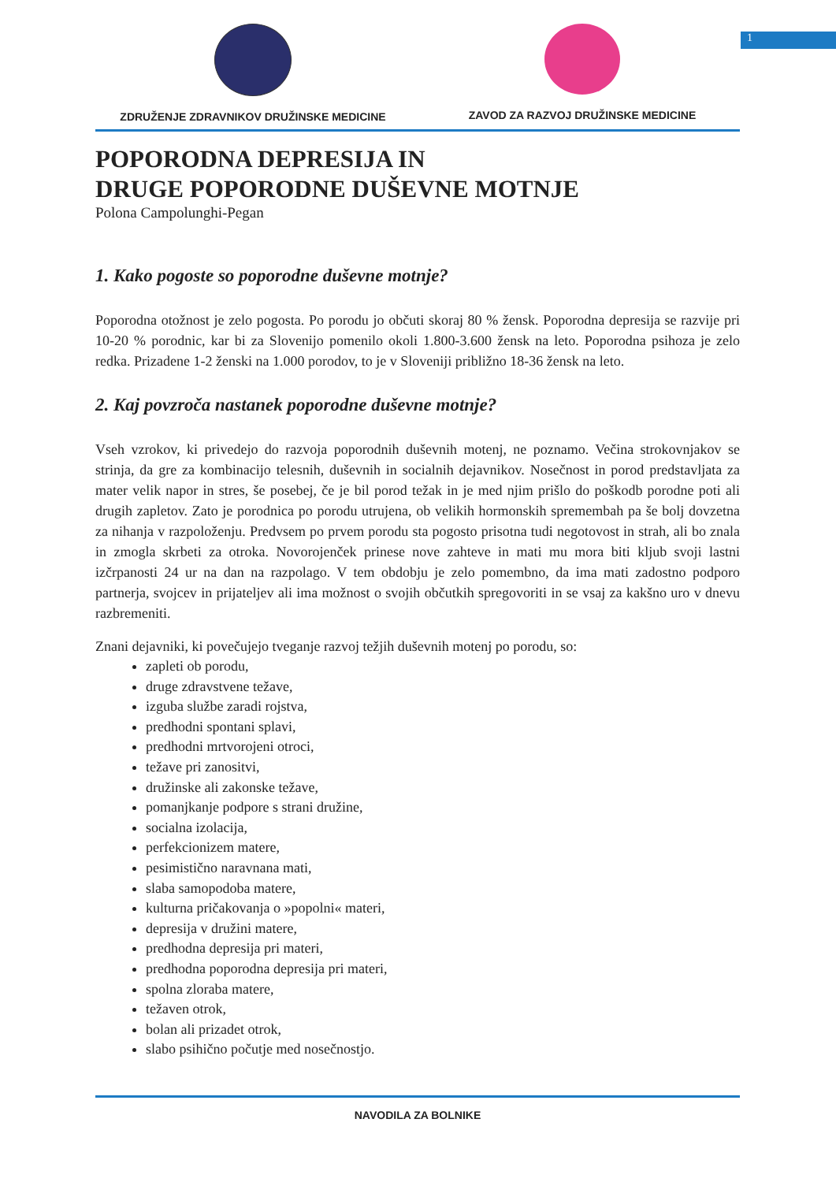1
ZDRUŽENJE ZDRAVNIKOV DRUŽINSKE MEDICINE ZAVOD ZA RAZVOJ DRUŽINSKE MEDICINE
POPORODNA DEPRESIJA IN
DRUGE POPORODNE DUŠEVNE MOTNJE
Polona Campolunghi-Pegan
1. Kako pogoste so poporodne duševne motnje?
Poporodna otožnost je zelo pogosta. Po porodu jo občuti skoraj 80 % žensk. Poporodna depresija se razvije pri 10-20 % porodnic, kar bi za Slovenijo pomenilo okoli 1.800-3.600 žensk na leto. Poporodna psihoza je zelo redka. Prizadene 1-2 ženski na 1.000 porodov, to je v Sloveniji približno 18-36 žensk na leto.
2. Kaj povzroča nastanek poporodne duševne motnje?
Vseh vzrokov, ki privedejo do razvoja poporodnih duševnih motenj, ne poznamo. Večina strokovnjakov se strinja, da gre za kombinacijo telesnih, duševnih in socialnih dejavnikov. Nosečnost in porod predstavljata za mater velik napor in stres, še posebej, če je bil porod težak in je med njim prišlo do poškodb porodne poti ali drugih zapletov. Zato je porodnica po porodu utrujena, ob velikih hormonskih spremembah pa še bolj dovzetna za nihanja v razpoloženju. Predvsem po prvem porodu sta pogosto prisotna tudi negotovost in strah, ali bo znala in zmogla skrbeti za otroka. Novorojenček prinese nove zahteve in mati mu mora biti kljub svoji lastni izčrpanosti 24 ur na dan na razpolago. V tem obdobju je zelo pomembno, da ima mati zadostno podporo partnerja, svojcev in prijateljev ali ima možnost o svojih občutkih spregovoriti in se vsaj za kakšno uro v dnevu razbremeniti.
Znani dejavniki, ki povečujejo tveganje razvoj težjih duševnih motenj po porodu, so:
zapleti ob porodu,
druge zdravstvene težave,
izguba službe zaradi rojstva,
predhodni spontani splavi,
predhodni mrtvorojeni otroci,
težave pri zanositvi,
družinske ali zakonske težave,
pomanjkanje podpore s strani družine,
socialna izolacija,
perfekcionizem matere,
pesimistično naravnana mati,
slaba samopodoba matere,
kulturna pričakovanja o »popolni« materi,
depresija v družini matere,
predhodna depresija pri materi,
predhodna poporodna depresija pri materi,
spolna zloraba matere,
težaven otrok,
bolan ali prizadet otrok,
slabo psihično počutje med nosečnostjo.
NAVODILA ZA BOLNIKE